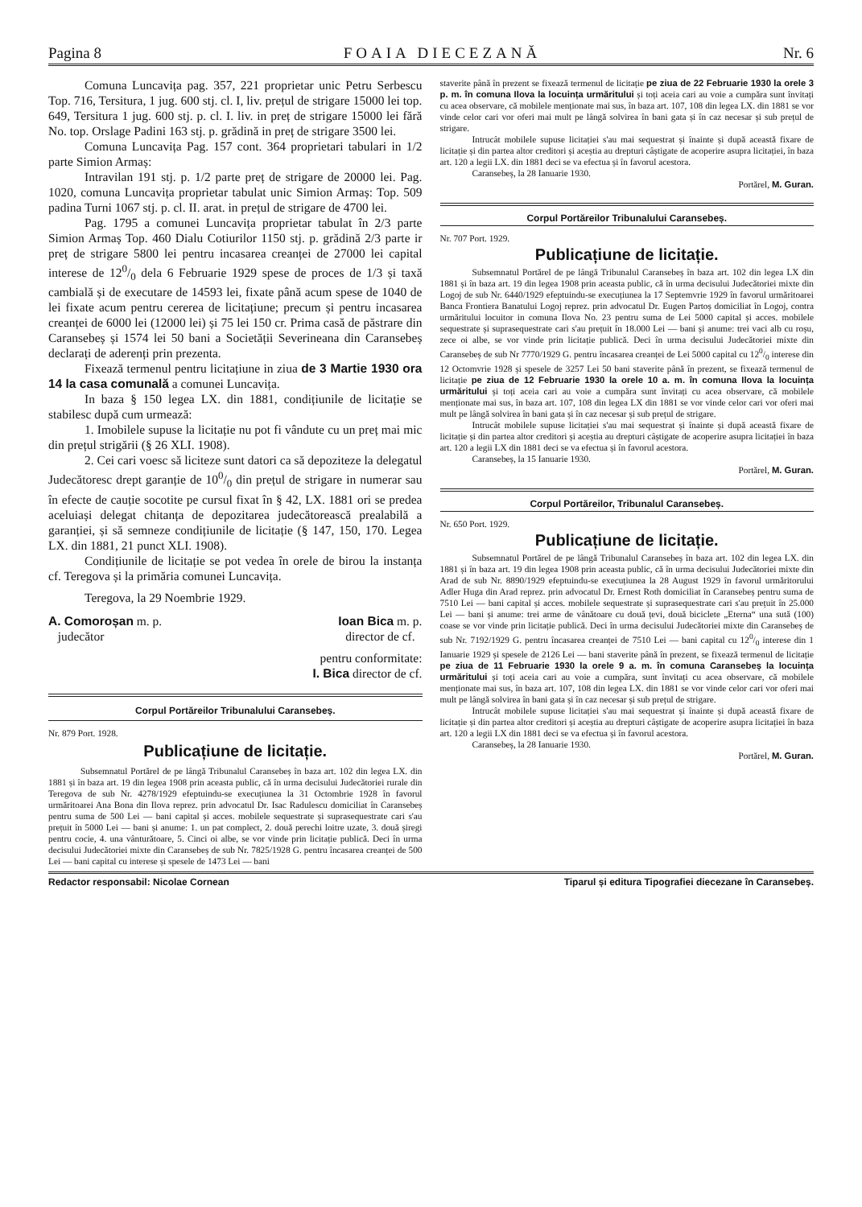Pagina 8 FOAIA DIECEZANĂ Nr. 6
Comuna Luncavița pag. 357, 221 proprietar unic Petru Serbescu Top. 716, Tersitura, 1 jug. 600 stj. cl. I, liv. prețul de strigare 15000 lei top. 649, Tersitura 1 jug. 600 stj. p. cl. I. liv. in preț de strigare 15000 lei fără No. top. Orslage Padini 163 stj. p. grădină in preț de strigare 3500 lei.
Comuna Luncavița Pag. 157 cont. 364 proprietari tabulari in 1/2 parte Simion Armaș:
Intravilan 191 stj. p. 1/2 parte preț de strigare de 20000 lei. Pag. 1020, comuna Luncavița proprietar tabulat unic Simion Armaș: Top. 509 padina Turni 1067 stj. p. cl. II. arat. in prețul de strigare de 4700 lei.
Pag. 1795 a comunei Luncavița proprietar tabulat în 2/3 parte Simion Armaș Top. 460 Dialu Cotiurilor 1150 stj. p. grădină 2/3 parte ir preț de strigare 5800 lei pentru incasarea creanței de 27000 lei capital interese de 120/0 dela 6 Februarie 1929 spese de proces de 1/3 și taxă cambială și de executare de 14593 lei, fixate până acum spese de 1040 de lei fixate acum pentru cererea de licitațiune; precum și pentru incasarea creanței de 6000 lei (12000 lei) și 75 lei 150 cr. Prima casă de păstrare din Caransebeș și 1574 lei 50 bani a Societății Severineana din Caransebeș declarați de aderenți prin prezenta.
Fixează termenul pentru licitațiune in ziua de 3 Martie 1930 ora 14 la casa comunală a comunei Luncavița.
In baza § 150 legea LX. din 1881, condițiunile de licitație se stabilesc după cum urmează:
1. Imobilele supuse la licitație nu pot fi vândute cu un preț mai mic din prețul strigării (§ 26 XLI. 1908).
2. Cei cari voesc să liciteze sunt datori ca să depoziteze la delegatul Judecătoresc drept garanție de 100/0 din prețul de strigare in numerar sau în efecte de cauție socotite pe cursul fixat în § 42, LX. 1881 ori se predea aceluiași delegat chitanța de depozitarea judecătorească prealabilă a garanției, și să semneze condițiunile de licitație (§ 147, 150, 170. Legea LX. din 1881, 21 punct XLI. 1908).
Condițiunile de licitație se pot vedea în orele de birou la instanța cf. Teregova și la primăria comunei Luncavița.
Teregova, la 29 Noembrie 1929.
A. Comoroșan m. p.
judecător
Ioan Bica m. p.
director de cf.
pentru conformitate:
I. Bica director de cf.
Corpul Portăreilor Tribunalului Caransebeș.
Nr. 879 Port. 1928.
Publicațiune de licitație.
Subsemnatul Portărel de pe lângă Tribunalul Caransebeș în baza art. 102 din legea LX. din 1881 și în baza art. 19 din legea 1908 prin aceasta public, că în urma decisului Judecătoriei rurale din Teregova de sub Nr. 4278/1929 efeptuindu-se execuțiunea la 31 Octombrie 1928 în favorul urmăritoarei Ana Bona din Ilova reprez. prin advocatul Dr. Isac Radulescu domiciliat în Caransebeș pentru suma de 500 Lei — bani capital și acces. mobilele sequestrate și suprasequestrate cari s'au prețuit în 5000 Lei — bani și anume: 1. un pat complect, 2. două perechi loitre uzate, 3. două șiregi pentru cocie, 4. una vânturătoare, 5. Cinci oi albe, se vor vinde prin licitație publică. Deci în urma decisului Judecătoriei mixte din Caransebeș de sub Nr. 7825/1928 G. pentru încasarea creanței de 500 Lei — bani capital cu interese și spesele de 1473 Lei — bani
staverite până în prezent se fixează termenul de licitație pe ziua de 22 Februarie 1930 la orele 3 p. m. în comuna Ilova la locuința urmăritului și toți aceia cari au voie a cumpăra sunt învitați cu acea observare, că mobilele menționate mai sus, în baza art. 107, 108 din legea LX. din 1881 se vor vinde celor cari vor oferi mai mult pe lângă solvirea în bani gata și în caz necesar și sub prețul de strigare.
Intrucât mobilele supuse licitației s'au mai sequestrat și înainte și după această fixare de licitație și din partea altor creditori și aceștia au drepturi câștigate de acoperire asupra licitației, în baza art. 120 a legii LX. din 1881 deci se va efectua și în favorul acestora.
Caransebeș, la 28 Ianuarie 1930.
Portărel, M. Guran.
Corpul Portăreilor Tribunalului Caransebeș.
Nr. 707 Port. 1929.
Publicațiune de licitație.
Subsemnatul Portărel de pe lângă Tribunalul Caransebeș în baza art. 102 din legea LX din 1881 și în baza art. 19 din legea 1908 prin aceasta public, că în urma decisului Judecătoriei mixte din Logoj de sub Nr. 6440/1929 efeptuindu-se execuțiunea la 17 Septemvrie 1929 în favorul urmăritoarei Banca Frontiera Banatului Logoj reprez. prin advocatul Dr. Eugen Partoș domiciliat în Logoj, contra urmăritului locuitor in comuna Ilova No. 23 pentru suma de Lei 5000 capital și acces. mobilele sequestrate și suprasequestrate cari s'au prețuit în 18.000 Lei — bani și anume: trei vaci alb cu roșu, zece oi albe, se vor vinde prin licitație publică. Deci în urma decisului Judecătoriei mixte din Caransebeș de sub Nr 7770/1929 G. pentru încasarea creanței de Lei 5000 capital cu 120/0 interese din 12 Octomvrie 1928 și spesele de 3257 Lei 50 bani staverite până în prezent, se fixează termenul de licitație pe ziua de 12 Februarie 1930 la orele 10 a. m. în comuna Ilova la locuința urmăritului și toți aceia cari au voie a cumpăra sunt învitați cu acea observare, că mobilele menționate mai sus, în baza art. 107, 108 din legea LX din 1881 se vor vinde celor cari vor oferi mai mult pe lângă solvirea în bani gata și în caz necesar și sub prețul de strigare.
Intrucât mobilele supuse licitației s'au mai sequestrat și înainte și după această fixare de licitație și din partea altor creditori și aceștia au drepturi câștigate de acoperire asupra licitației în baza art. 120 a legii LX din 1881 deci se va efectua și în favorul acestora.
Caransebeș, la 15 Ianuarie 1930.
Portărel, M. Guran.
Corpul Portăreilor, Tribunalul Caransebeș.
Nr. 650 Port. 1929.
Publicațiune de licitație.
Subsemnatul Portărel de pe lângă Tribunalul Caransebeș în baza art. 102 din legea LX. din 1881 și în baza art. 19 din legea 1908 prin aceasta public, că în urma decisului Judecătoriei mixte din Arad de sub Nr. 8890/1929 efeptuindu-se execuțiunea la 28 August 1929 în favorul urmăritorului Adler Huga din Arad reprez. prin advocatul Dr. Ernest Roth domiciliat în Caransebeș pentru suma de 7510 Lei — bani capital și acces. mobilele sequestrate și suprasequestrate cari s'au prețuit în 25.000 Lei — bani și anume: trei arme de vânătoare cu două țevi, două biciclete „Eterna“ una sută (100) coase se vor vinde prin licitație publică. Deci în urma decisului Judecătoriei mixte din Caransebeș de sub Nr. 7192/1929 G. pentru încasarea creanței de 7510 Lei — bani capital cu 120/0 interese din 1 Ianuarie 1929 și spesele de 2126 Lei — bani staverite până în prezent, se fixează termenul de licitație pe ziua de 11 Februarie 1930 la orele 9 a. m. în comuna Caransebeș la locuința urmăritului și toți aceia cari au voie a cumpăra, sunt învitați cu acea observare, că mobilele menționate mai sus, în baza art. 107, 108 din legea LX. din 1881 se vor vinde celor cari vor oferi mai mult pe lângă solvirea în bani gata și în caz necesar și sub prețul de strigare.
Intrucât mobilele supuse licitației s'au mai sequestrat și înainte și după această fixare de licitație și din partea altor creditori și aceștia au drepturi câștigate de acoperire asupra licitației în baza art. 120 a legii LX din 1881 deci se va efectua și în favorul acestora.
Caransebeș, la 28 Ianuarie 1930.
Portărel, M. Guran.
Redactor responsabil: Nicolae Cornean Tiparul și editura Tipografiei diecezane în Caransebeș.